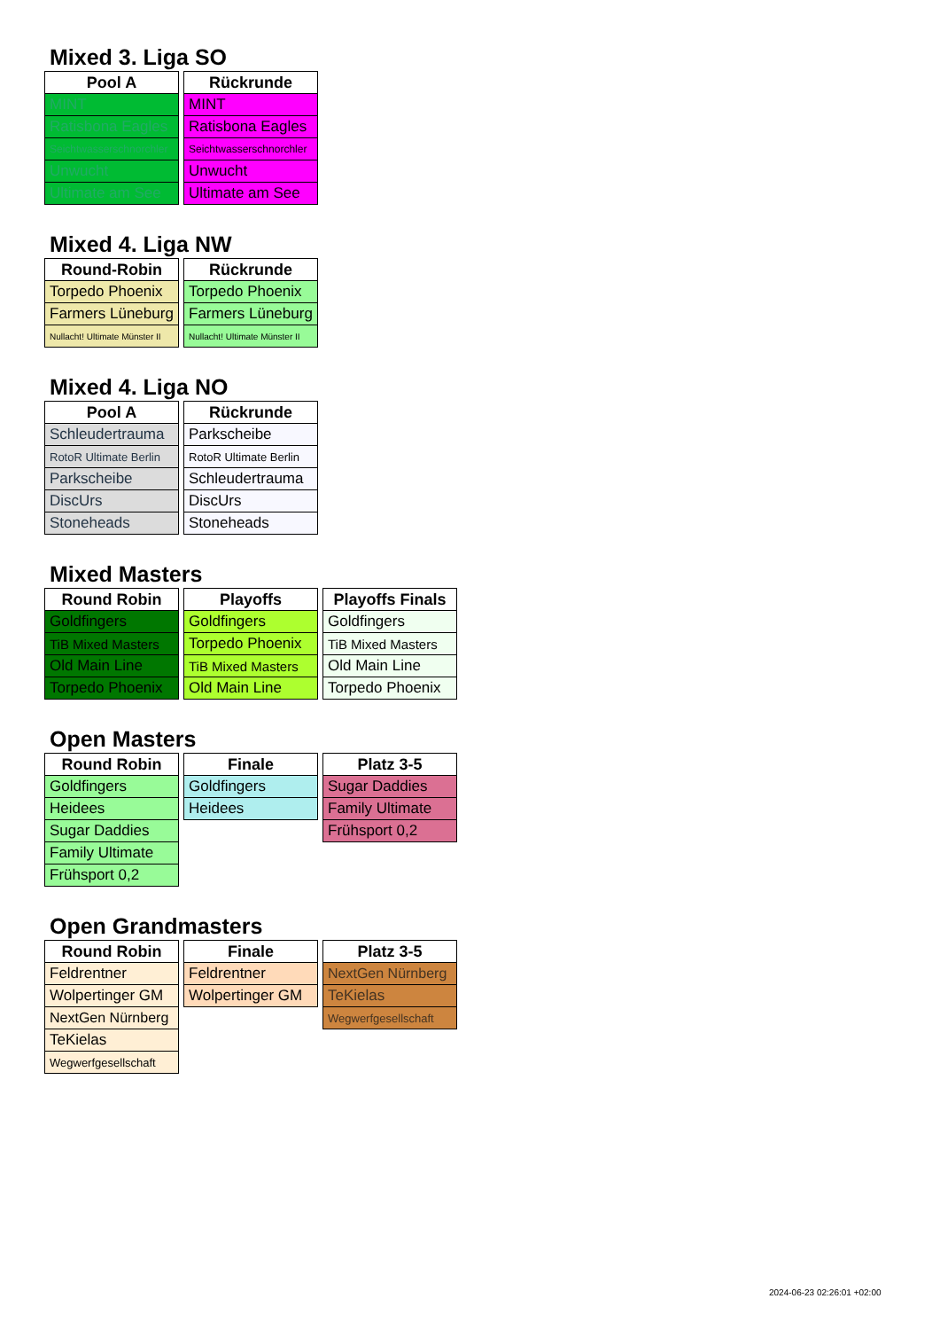Mixed 3. Liga SO
| Pool A |
| --- |
| MINT |
| Ratisbona Eagles |
| Seichtwasserschnorchler |
| Unwucht |
| Ultimate am See |
| Rückrunde |
| --- |
| MINT |
| Ratisbona Eagles |
| Seichtwasserschnorchler |
| Unwucht |
| Ultimate am See |
Mixed 4. Liga NW
| Round-Robin |
| --- |
| Torpedo Phoenix |
| Farmers Lüneburg |
| Nullacht! Ultimate Münster II |
| Rückrunde |
| --- |
| Torpedo Phoenix |
| Farmers Lüneburg |
| Nullacht! Ultimate Münster II |
Mixed 4. Liga NO
| Pool A |
| --- |
| Schleudertrauma |
| RotoR Ultimate Berlin |
| Parkscheibe |
| DiscUrs |
| Stoneheads |
| Rückrunde |
| --- |
| Parkscheibe |
| RotoR Ultimate Berlin |
| Schleudertrauma |
| DiscUrs |
| Stoneheads |
Mixed Masters
| Round Robin |
| --- |
| Goldfingers |
| TiB Mixed Masters |
| Old Main Line |
| Torpedo Phoenix |
| Playoffs |
| --- |
| Goldfingers |
| Torpedo Phoenix |
| TiB Mixed Masters |
| Old Main Line |
| Playoffs Finals |
| --- |
| Goldfingers |
| TiB Mixed Masters |
| Old Main Line |
| Torpedo Phoenix |
Open Masters
| Round Robin |
| --- |
| Goldfingers |
| Heidees |
| Sugar Daddies |
| Family Ultimate |
| Frühsport 0,2 |
| Finale |
| --- |
| Goldfingers |
| Heidees |
| Platz 3-5 |
| --- |
| Sugar Daddies |
| Family Ultimate |
| Frühsport 0,2 |
Open Grandmasters
| Round Robin |
| --- |
| Feldrentner |
| Wolpertinger GM |
| NextGen Nürnberg |
| TeKielas |
| Wegwerfgesellschaft |
| Finale |
| --- |
| Feldrentner |
| Wolpertinger GM |
| Platz 3-5 |
| --- |
| NextGen Nürnberg |
| TeKielas |
| Wegwerfgesellschaft |
2024-06-23 02:26:01 +02:00